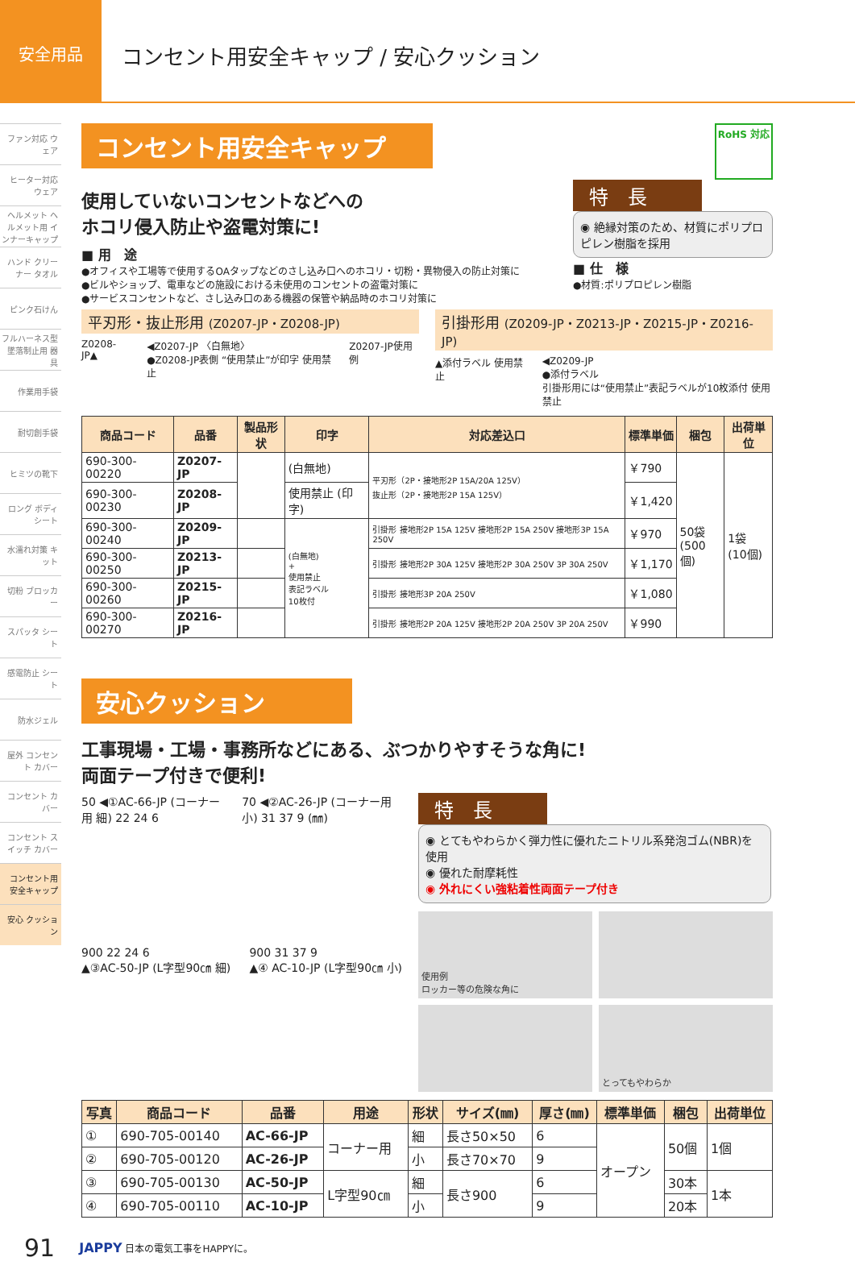安全用品
コンセント用安全キャップ / 安心クッション
ファン対応 ウェア
ヒーター対応 ウェア
ヘルメット ヘルメット用 インナーキャップ
ハンド クリーナー タオル
ピンク石けん
フルハーネス型 墜落制止用 器具
作業用手袋
耐切創手袋
ヒミツの靴下
ロング ボディシート
水濡れ対策 キット
切粉 ブロッカー
スパッタ シート
感電防止 シート
防水ジェル
屋外 コンセント カバー
コンセント カバー
コンセント スイッチ カバー
コンセント用 安全キャップ
安心 クッション
コンセント用安全キャップ
RoHS 対応
使用していないコンセントなどへの
ホコリ侵入防止や盗電対策に!
■ 用　途
●オフィスや工場等で使用するOAタップなどのさし込み口へのホコリ・切粉・異物侵入の防止対策に
●ビルやショップ、電車などの施設における未使用のコンセントの盗電対策に
●サービスコンセントなど、さし込み口のある機器の保管や納品時のホコリ対策に
特　長
◉ 絶縁対策のため、材質にポリプロピレン樹脂を採用
■ 仕　様
●材質:ポリプロピレン樹脂
平刃形・抜止形用 (Z0207-JP・Z0208-JP)
Z0208-JP▲ ◀Z0207-JP 〈白無地〉
●Z0208-JP表側 “使用禁止”が印字 使用禁止
Z0207-JP使用例
引掛形用 (Z0209-JP・Z0213-JP・Z0215-JP・Z0216-JP)
▲添付ラベル 使用禁止 ◀Z0209-JP
●添付ラベル
引掛形用には“使用禁止”表記ラベルが10枚添付 使用禁止
| 商品コード | 品番 | 製品形状 | 印字 | 対応差込口 | 標準単価 | 梱包 | 出荷単位 |
| --- | --- | --- | --- | --- | --- | --- | --- |
| 690-300-00220 | Z0207-JP | | (白無地) | 平刃形（2P・接地形2P 15A/20A 125V） 抜止形（2P・接地形2P 15A 125V） | ￥790 | 50袋 (500個) | 1袋 (10個) |
| 690-300-00230 | Z0208-JP | | 使用禁止 (印字) | | ￥1,420 | | |
| 690-300-00240 | Z0209-JP | | (白無地) + 使用禁止 表記ラベル 10枚付 | 引掛形 接地形2P 15A 125V 接地形2P 15A 250V 接地形3P 15A 250V | ￥970 | | |
| 690-300-00250 | Z0213-JP | | | 引掛形 接地形2P 30A 125V 接地形2P 30A 250V 3P 30A 250V | ￥1,170 | | |
| 690-300-00260 | Z0215-JP | | | 引掛形 接地形3P 20A 250V | ￥1,080 | | |
| 690-300-00270 | Z0216-JP | | | 引掛形 接地形2P 20A 125V 接地形2P 20A 250V 3P 20A 250V | ￥990 | | |
安心クッション
工事現場・工場・事務所などにある、ぶつかりやすそうな角に!
両面テープ付きで便利!
50 ◀①AC-66-JP (コーナー用 細) 22 24 6
70 ◀②AC-26-JP (コーナー用 小) 31 37 9 (㎜)
900 22 24 6
▲③AC-50-JP (L字型90㎝ 細)
900 31 37 9
▲④ AC-10-JP (L字型90㎝ 小)
特　長
◉ とてもやわらかく弾力性に優れたニトリル系発泡ゴム(NBR)を使用
◉ 優れた耐摩耗性
◉ 外れにくい強粘着性両面テープ付き
使用例
ロッカー等の危険な角に
とってもやわらか
| 写真 | 商品コード | 品番 | 用途 | 形状 | サイズ(㎜) | 厚さ(㎜) | 標準単価 | 梱包 | 出荷単位 |
| --- | --- | --- | --- | --- | --- | --- | --- | --- | --- |
| ① | 690-705-00140 | AC-66-JP | コーナー用 | 細 | 長さ50×50 | 6 | オープン | 50個 | 1個 |
| ② | 690-705-00120 | AC-26-JP | | 小 | 長さ70×70 | 9 | | | |
| ③ | 690-705-00130 | AC-50-JP | L字型90㎝ | 細 | 長さ900 | 6 | | 30本 | 1本 |
| ④ | 690-705-00110 | AC-10-JP | | 小 | | 9 | | 20本 | |
91 JAPPY 日本の電気工事をHAPPYに。